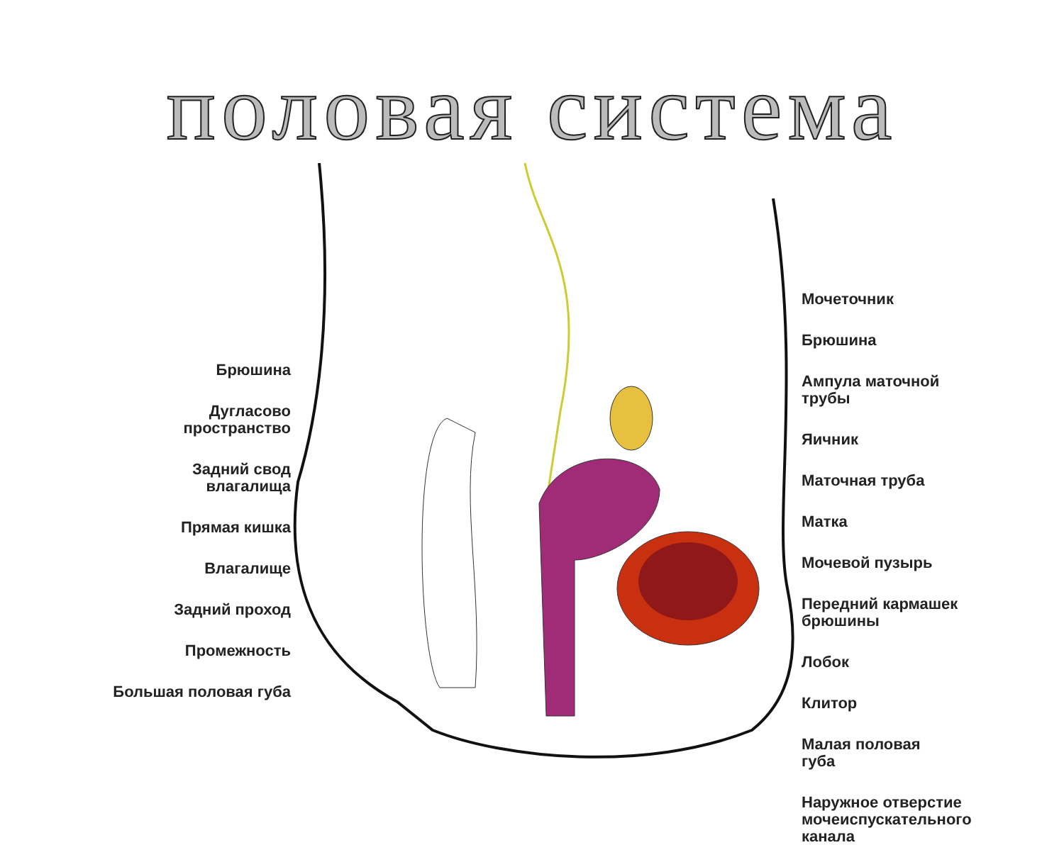половая система
Брюшина
Дугласово
пространство
Задний свод
влагалища
Прямая кишка
Влагалище
Задний проход
Промежность
Большая половая губа
Мочеточник
Брюшина
Ампула маточной
трубы
Яичник
Маточная труба
Матка
Мочевой пузырь
Передний кармашек
брюшины
Лобок
Клитор
Малая половая
губа
Наружное отверстие
мочеиспускательного
канала